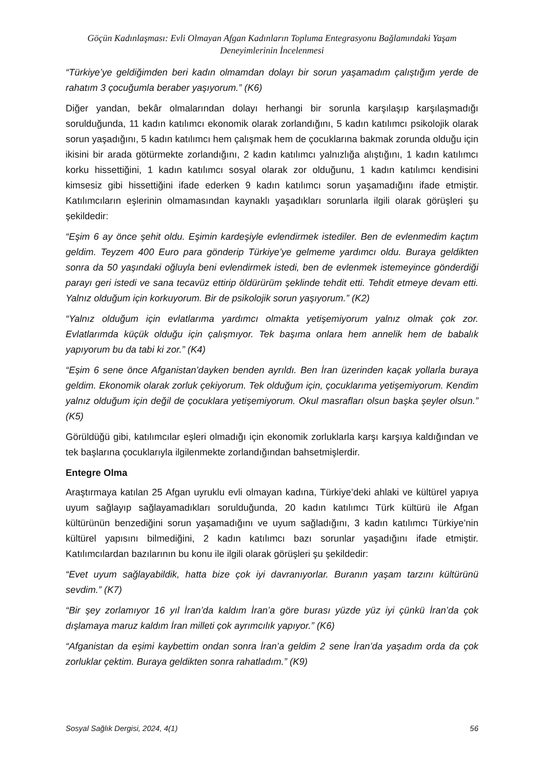Göçün Kadınlaşması: Evli Olmayan Afgan Kadınların Topluma Entegrasyonu Bağlamındaki Yaşam Deneyimlerinin İncelenmesi
“Türkiye’ye geldiğimden beri kadın olmamdan dolayı bir sorun yaşamadım çalıştığım yerde de rahatım 3 çocuğumla beraber yaşıyorum.” (K6)
Diğer yandan, bekâr olmalarından dolayı herhangi bir sorunla karşılaşıp karşılaşmadığı sorulduğunda, 11 kadın katılımcı ekonomik olarak zorlandığını, 5 kadın katılımcı psikolojik olarak sorun yaşadığını, 5 kadın katılımcı hem çalışmak hem de çocuklarına bakmak zorunda olduğu için ikisini bir arada götürmekte zorlandığını, 2 kadın katılımcı yalnızlığa alıştığını, 1 kadın katılımcı korku hissettiğini, 1 kadın katılımcı sosyal olarak zor olduğunu, 1 kadın katılımcı kendisini kimsesiz gibi hissettiğini ifade ederken 9 kadın katılımcı sorun yaşamadığını ifade etmiştir. Katılımcıların eşlerinin olmamasından kaynaklı yaşadıkları sorunlarla ilgili olarak görüşleri şu şekildedir:
“Eşim 6 ay önce şehit oldu. Eşimin kardeşiyle evlendirmek istediler. Ben de evlenmedim kaçtım geldim. Teyzem 400 Euro para gönderip Türkiye’ye gelmeme yardımcı oldu. Buraya geldikten sonra da 50 yaşındaki oğluyla beni evlendirmek istedi, ben de evlenmek istemeyince gönderdiği parayı geri istedi ve sana tecavüz ettirip öldürürüm şeklinde tehdit etti. Tehdit etmeye devam etti. Yalnız olduğum için korkuyorum. Bir de psikolojik sorun yaşıyorum.” (K2)
“Yalnız olduğum için evlatlarıma yardımcı olmakta yetişemiyorum yalnız olmak çok zor. Evlatlarımda küçük olduğu için çalışmıyor. Tek başıma onlara hem annelik hem de babalık yapıyorum bu da tabi ki zor.” (K4)
“Eşim 6 sene önce Afganistan’dayken benden ayrıldı. Ben İran üzerinden kaçak yollarla buraya geldim. Ekonomik olarak zorluk çekiyorum. Tek olduğum için, çocuklarıma yetişemiyorum. Kendim yalnız olduğum için değil de çocuklara yetişemiyorum. Okul masrafları olsun başka şeyler olsun.” (K5)
Görüldüğü gibi, katılımcılar eşleri olmadığı için ekonomik zorluklarla karşı karşıya kaldığından ve tek başlarına çocuklarıyla ilgilenmekte zorlandığından bahsetmişlerdir.
Entegre Olma
Araştırmaya katılan 25 Afgan uyruklu evli olmayan kadına, Türkiye’deki ahlaki ve kültürel yapıya uyum sağlayıp sağlayamadıkları sorulduğunda, 20 kadın katılımcı Türk kültürü ile Afgan kültürünün benzediğini sorun yaşamadığını ve uyum sağladığını, 3 kadın katılımcı Türkiye’nin kültürel yapısını bilmediğini, 2 kadın katılımcı bazı sorunlar yaşadığını ifade etmiştir. Katılımcılardan bazılarının bu konu ile ilgili olarak görüşleri şu şekildedir:
“Evet uyum sağlayabildik, hatta bize çok iyi davranıyorlar. Buranın yaşam tarzını kültürünü sevdim.” (K7)
“Bir şey zorlamıyor 16 yıl İran’da kaldım İran’a göre burası yüzde yüz iyi çünkü İran’da çok dışlamaya maruz kaldım İran milleti çok ayrımcılık yapıyor.” (K6)
“Afganistan da eşimi kaybettim ondan sonra İran’a geldim 2 sene İran’da yaşadım orda da çok zorluklar çektim. Buraya geldikten sonra rahatladım.” (K9)
Sosyal Sağlık Dergisi, 2024, 4(1) 56